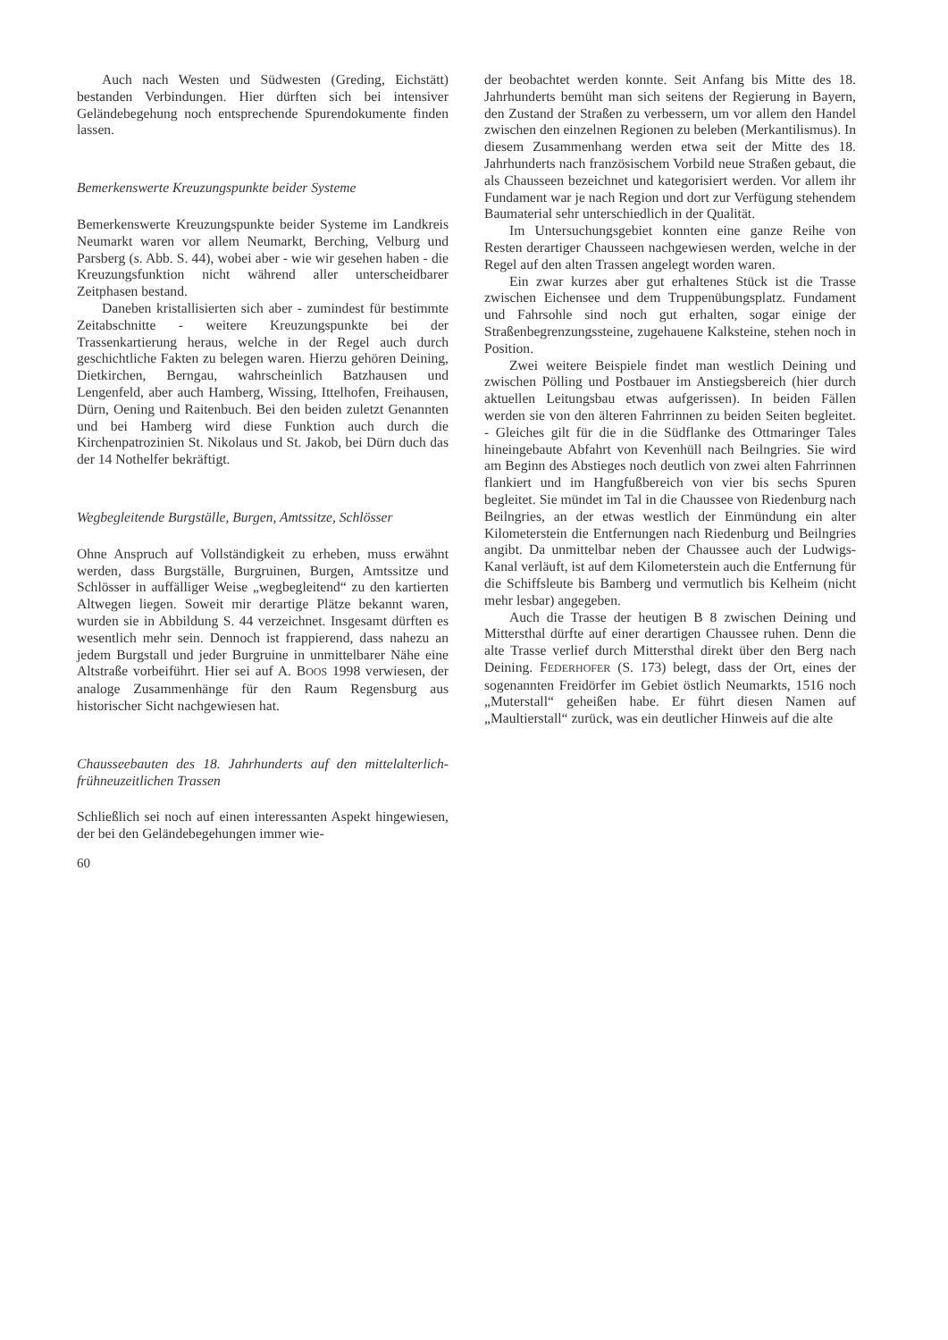Auch nach Westen und Südwesten (Greding, Eichstätt) bestanden Verbindungen. Hier dürften sich bei intensiver Geländebegehung noch entsprechende Spurendokumente finden lassen.
Bemerkenswerte Kreuzungspunkte beider Systeme
Bemerkenswerte Kreuzungspunkte beider Systeme im Landkreis Neumarkt waren vor allem Neumarkt, Berching, Velburg und Parsberg (s. Abb. S. 44), wobei aber - wie wir gesehen haben - die Kreuzungsfunktion nicht während aller unterscheidbarer Zeitphasen bestand.
Daneben kristallisierten sich aber - zumindest für bestimmte Zeitabschnitte - weitere Kreuzungspunkte bei der Trassenkartierung heraus, welche in der Regel auch durch geschichtliche Fakten zu belegen waren. Hierzu gehören Deining, Dietkirchen, Berngau, wahrscheinlich Batzhausen und Lengenfeld, aber auch Hamberg, Wissing, Ittelhofen, Freihausen, Dürn, Oening und Raitenbuch. Bei den beiden zuletzt Genannten und bei Hamberg wird diese Funktion auch durch die Kirchenpatrozinien St. Nikolaus und St. Jakob, bei Dürn duch das der 14 Nothelfer bekräftigt.
Wegbegleitende Burgställe, Burgen, Amtssitze, Schlösser
Ohne Anspruch auf Vollständigkeit zu erheben, muss erwähnt werden, dass Burgställe, Burgruinen, Burgen, Amtssitze und Schlösser in auffälliger Weise „wegbegleitend“ zu den kartierten Altwegen liegen. Soweit mir derartige Plätze bekannt waren, wurden sie in Abbildung S. 44 verzeichnet. Insgesamt dürften es wesentlich mehr sein. Dennoch ist frappierend, dass nahezu an jedem Burgstall und jeder Burgruine in unmittelbarer Nähe eine Altstraße vorbeiführt. Hier sei auf A. BOOS 1998 verwiesen, der analoge Zusammenhänge für den Raum Regensburg aus historischer Sicht nachgewiesen hat.
Chausseebauten des 18. Jahrhunderts auf den mittelalterlich-frühneuzeitlichen Trassen
Schließlich sei noch auf einen interessanten Aspekt hingewiesen, der bei den Geländebegehungen immer wie-
60
der beobachtet werden konnte. Seit Anfang bis Mitte des 18. Jahrhunderts bemüht man sich seitens der Regierung in Bayern, den Zustand der Straßen zu verbessern, um vor allem den Handel zwischen den einzelnen Regionen zu beleben (Merkantilismus). In diesem Zusammenhang werden etwa seit der Mitte des 18. Jahrhunderts nach französischem Vorbild neue Straßen gebaut, die als Chausseen bezeichnet und kategorisiert werden. Vor allem ihr Fundament war je nach Region und dort zur Verfügung stehendem Baumaterial sehr unterschiedlich in der Qualität.
Im Untersuchungsgebiet konnten eine ganze Reihe von Resten derartiger Chausseen nachgewiesen werden, welche in der Regel auf den alten Trassen angelegt worden waren.
Ein zwar kurzes aber gut erhaltenes Stück ist die Trasse zwischen Eichensee und dem Truppenübungsplatz. Fundament und Fahrsohle sind noch gut erhalten, sogar einige der Straßenbegrenzungssteine, zugehauene Kalksteine, stehen noch in Position.
Zwei weitere Beispiele findet man westlich Deining und zwischen Pölling und Postbauer im Anstiegsbereich (hier durch aktuellen Leitungsbau etwas aufgerissen). In beiden Fällen werden sie von den älteren Fahrrinnen zu beiden Seiten begleitet. - Gleiches gilt für die in die Südflanke des Ottmaringer Tales hineingebaute Abfahrt von Kevenhüll nach Beilngries. Sie wird am Beginn des Abstieges noch deutlich von zwei alten Fahrrinnen flankiert und im Hangfußbereich von vier bis sechs Spuren begleitet. Sie mündet im Tal in die Chaussee von Riedenburg nach Beilngries, an der etwas westlich der Einmündung ein alter Kilometerstein die Entfernungen nach Riedenburg und Beilngries angibt. Da unmittelbar neben der Chaussee auch der Ludwigs-Kanal verläuft, ist auf dem Kilometerstein auch die Entfernung für die Schiffsleute bis Bamberg und vermutlich bis Kelheim (nicht mehr lesbar) angegeben.
Auch die Trasse der heutigen B 8 zwischen Deining und Mittersthal dürfte auf einer derartigen Chaussee ruhen. Denn die alte Trasse verlief durch Mittersthal direkt über den Berg nach Deining. FEDERHOFER (S. 173) belegt, dass der Ort, eines der sogenannten Freidörfer im Gebiet östlich Neumarkts, 1516 noch „Muterstall“ geheißen habe. Er führt diesen Namen auf „Maultierstall“ zurück, was ein deutlicher Hinweis auf die alte